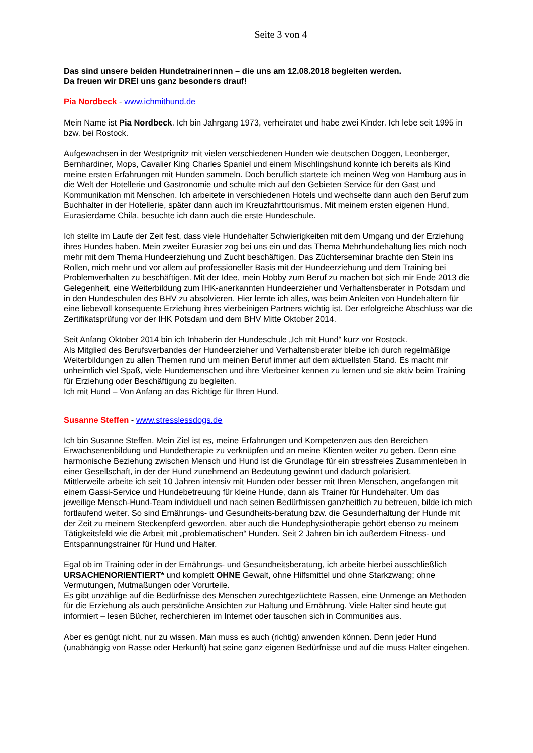Seite 3 von 4
Das sind unsere beiden Hundetrainerinnen – die uns am 12.08.2018 begleiten werden.
Da freuen wir DREI uns ganz besonders drauf!
Pia Nordbeck - www.ichmithund.de
Mein Name ist Pia Nordbeck. Ich bin Jahrgang 1973, verheiratet und habe zwei Kinder. Ich lebe seit 1995 in bzw. bei Rostock.
Aufgewachsen in der Westprignitz mit vielen verschiedenen Hunden wie deutschen Doggen, Leonberger, Bernhardiner, Mops, Cavalier King Charles Spaniel und einem Mischlingshund konnte ich bereits als Kind meine ersten Erfahrungen mit Hunden sammeln. Doch beruflich startete ich meinen Weg von Hamburg aus in die Welt der Hotellerie und Gastronomie und schulte mich auf den Gebieten Service für den Gast und Kommunikation mit Menschen. Ich arbeitete in verschiedenen Hotels und wechselte dann auch den Beruf zum Buchhalter in der Hotellerie, später dann auch im Kreuzfahrttourismus. Mit meinem ersten eigenen Hund, Eurasierdame Chila, besuchte ich dann auch die erste Hundeschule.
Ich stellte im Laufe der Zeit fest, dass viele Hundehalter Schwierigkeiten mit dem Umgang und der Erziehung ihres Hundes haben. Mein zweiter Eurasier zog bei uns ein und das Thema Mehrhundehaltung lies mich noch mehr mit dem Thema Hundeerziehung und Zucht beschäftigen. Das Züchterseminar brachte den Stein ins Rollen, mich mehr und vor allem auf professioneller Basis mit der Hundeerziehung und dem Training bei Problemverhalten zu beschäftigen. Mit der Idee, mein Hobby zum Beruf zu machen bot sich mir Ende 2013 die Gelegenheit, eine Weiterbildung zum IHK-anerkannten Hundeerzieher und Verhaltensberater in Potsdam und in den Hundeschulen des BHV zu absolvieren. Hier lernte ich alles, was beim Anleiten von Hundehaltern für eine liebevoll konsequente Erziehung ihres vierbeinigen Partners wichtig ist. Der erfolgreiche Abschluss war die Zertifikatsprüfung vor der IHK Potsdam und dem BHV Mitte Oktober 2014.
Seit Anfang Oktober 2014 bin ich Inhaberin der Hundeschule „Ich mit Hund“ kurz vor Rostock.
Als Mitglied des Berufsverbandes der Hundeerzieher und Verhaltensberater bleibe ich durch regelmäßige Weiterbildungen zu allen Themen rund um meinen Beruf immer auf dem aktuellsten Stand. Es macht mir unheimlich viel Spaß, viele Hundemenschen und ihre Vierbeiner kennen zu lernen und sie aktiv beim Training für Erziehung oder Beschäftigung zu begleiten.
Ich mit Hund – Von Anfang an das Richtige für Ihren Hund.
Susanne Steffen - www.stresslessdogs.de
Ich bin Susanne Steffen. Mein Ziel ist es, meine Erfahrungen und Kompetenzen aus den Bereichen Erwachsenenbildung und Hundetherapie zu verknüpfen und an meine Klienten weiter zu geben. Denn eine harmonische Beziehung zwischen Mensch und Hund ist die Grundlage für ein stressfreies Zusammenleben in einer Gesellschaft, in der der Hund zunehmend an Bedeutung gewinnt und dadurch polarisiert.
Mittlerweile arbeite ich seit 10 Jahren intensiv mit Hunden oder besser mit Ihren Menschen, angefangen mit einem Gassi-Service und Hundebetreuung für kleine Hunde, dann als Trainer für Hundehalter. Um das jeweilige Mensch-Hund-Team individuell und nach seinen Bedürfnissen ganzheitlich zu betreuen, bilde ich mich fortlaufend weiter. So sind Ernährungs- und Gesundheits-beratung bzw. die Gesunderhaltung der Hunde mit der Zeit zu meinem Steckenpferd geworden, aber auch die Hundephysiotherapie gehört ebenso zu meinem Tätigkeitsfeld wie die Arbeit mit „problematischen“ Hunden. Seit 2 Jahren bin ich außerdem Fitness- und Entspannungstrainer für Hund und Halter.
Egal ob im Training oder in der Ernährungs- und Gesundheitsberatung, ich arbeite hierbei ausschließlich URSACHENORIENTIERT* und komplett OHNE Gewalt, ohne Hilfsmittel und ohne Starkzwang; ohne Vermutungen, Mutmaßungen oder Vorurteile.
Es gibt unzählige auf die Bedürfnisse des Menschen zurechtgezüchtete Rassen, eine Unmenge an Methoden für die Erziehung als auch persönliche Ansichten zur Haltung und Ernährung. Viele Halter sind heute gut informiert – lesen Bücher, recherchieren im Internet oder tauschen sich in Communities aus.
Aber es genügt nicht, nur zu wissen. Man muss es auch (richtig) anwenden können. Denn jeder Hund (unabhängig von Rasse oder Herkunft) hat seine ganz eigenen Bedürfnisse und auf die muss Halter eingehen.